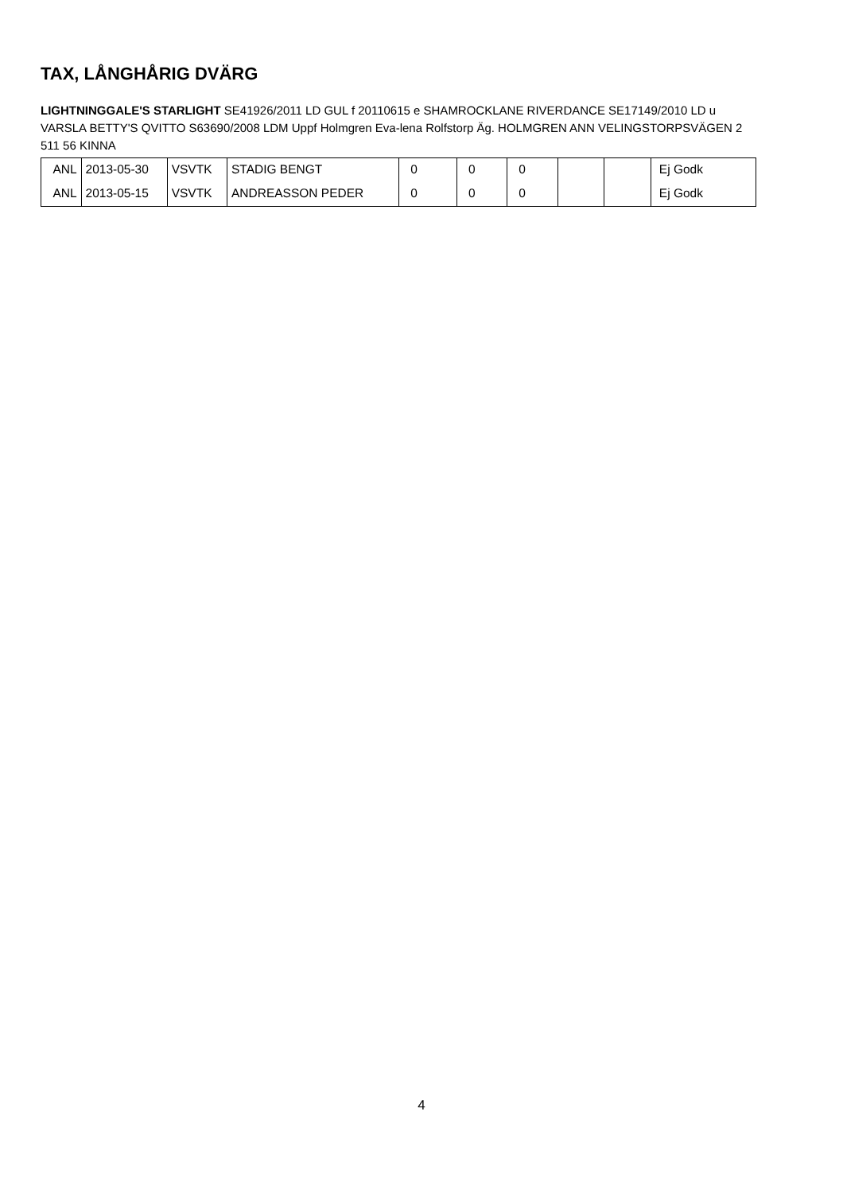TAX, LÅNGHÅRIG DVÄRG
LIGHTNINGGALE'S STARLIGHT SE41926/2011 LD GUL f 20110615 e SHAMROCKLANE RIVERDANCE SE17149/2010 LD u VARSLA BETTY'S QVITTO S63690/2008 LDM Uppf Holmgren Eva-lena Rolfstorp Äg. HOLMGREN ANN VELINGSTORPSVÄGEN 2 511 56 KINNA
| ANL | 2013-05-30 | VSVTK | STADIG BENGT | 0 | 0 | 0 | | | Ej Godk |
| ANL | 2013-05-15 | VSVTK | ANDREASSON PEDER | 0 | 0 | 0 | | | Ej Godk |
4